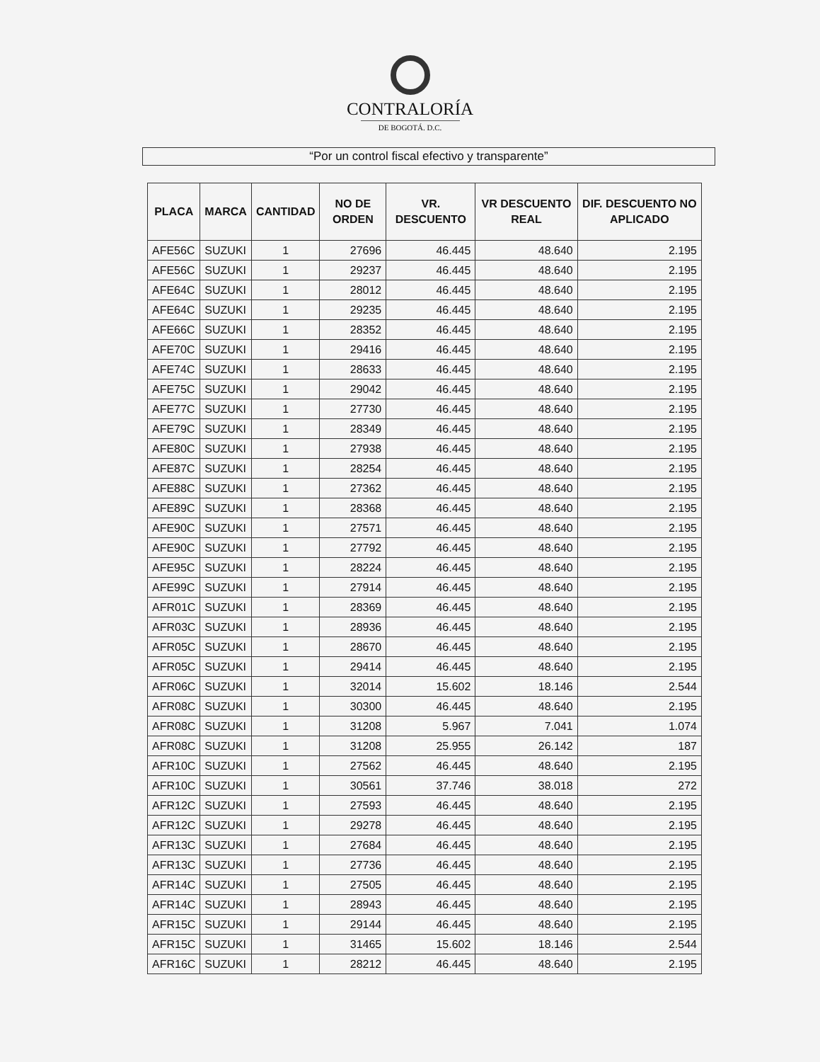CONTRALORÍA
DE BOGOTÁ. D.C.
“Por un control fiscal efectivo y transparente”
| PLACA | MARCA | CANTIDAD | NO DE ORDEN | VR. DESCUENTO | VR DESCUENTO REAL | DIF. DESCUENTO NO APLICADO |
| --- | --- | --- | --- | --- | --- | --- |
| AFE56C | SUZUKI | 1 | 27696 | 46.445 | 48.640 | 2.195 |
| AFE56C | SUZUKI | 1 | 29237 | 46.445 | 48.640 | 2.195 |
| AFE64C | SUZUKI | 1 | 28012 | 46.445 | 48.640 | 2.195 |
| AFE64C | SUZUKI | 1 | 29235 | 46.445 | 48.640 | 2.195 |
| AFE66C | SUZUKI | 1 | 28352 | 46.445 | 48.640 | 2.195 |
| AFE70C | SUZUKI | 1 | 29416 | 46.445 | 48.640 | 2.195 |
| AFE74C | SUZUKI | 1 | 28633 | 46.445 | 48.640 | 2.195 |
| AFE75C | SUZUKI | 1 | 29042 | 46.445 | 48.640 | 2.195 |
| AFE77C | SUZUKI | 1 | 27730 | 46.445 | 48.640 | 2.195 |
| AFE79C | SUZUKI | 1 | 28349 | 46.445 | 48.640 | 2.195 |
| AFE80C | SUZUKI | 1 | 27938 | 46.445 | 48.640 | 2.195 |
| AFE87C | SUZUKI | 1 | 28254 | 46.445 | 48.640 | 2.195 |
| AFE88C | SUZUKI | 1 | 27362 | 46.445 | 48.640 | 2.195 |
| AFE89C | SUZUKI | 1 | 28368 | 46.445 | 48.640 | 2.195 |
| AFE90C | SUZUKI | 1 | 27571 | 46.445 | 48.640 | 2.195 |
| AFE90C | SUZUKI | 1 | 27792 | 46.445 | 48.640 | 2.195 |
| AFE95C | SUZUKI | 1 | 28224 | 46.445 | 48.640 | 2.195 |
| AFE99C | SUZUKI | 1 | 27914 | 46.445 | 48.640 | 2.195 |
| AFR01C | SUZUKI | 1 | 28369 | 46.445 | 48.640 | 2.195 |
| AFR03C | SUZUKI | 1 | 28936 | 46.445 | 48.640 | 2.195 |
| AFR05C | SUZUKI | 1 | 28670 | 46.445 | 48.640 | 2.195 |
| AFR05C | SUZUKI | 1 | 29414 | 46.445 | 48.640 | 2.195 |
| AFR06C | SUZUKI | 1 | 32014 | 15.602 | 18.146 | 2.544 |
| AFR08C | SUZUKI | 1 | 30300 | 46.445 | 48.640 | 2.195 |
| AFR08C | SUZUKI | 1 | 31208 | 5.967 | 7.041 | 1.074 |
| AFR08C | SUZUKI | 1 | 31208 | 25.955 | 26.142 | 187 |
| AFR10C | SUZUKI | 1 | 27562 | 46.445 | 48.640 | 2.195 |
| AFR10C | SUZUKI | 1 | 30561 | 37.746 | 38.018 | 272 |
| AFR12C | SUZUKI | 1 | 27593 | 46.445 | 48.640 | 2.195 |
| AFR12C | SUZUKI | 1 | 29278 | 46.445 | 48.640 | 2.195 |
| AFR13C | SUZUKI | 1 | 27684 | 46.445 | 48.640 | 2.195 |
| AFR13C | SUZUKI | 1 | 27736 | 46.445 | 48.640 | 2.195 |
| AFR14C | SUZUKI | 1 | 27505 | 46.445 | 48.640 | 2.195 |
| AFR14C | SUZUKI | 1 | 28943 | 46.445 | 48.640 | 2.195 |
| AFR15C | SUZUKI | 1 | 29144 | 46.445 | 48.640 | 2.195 |
| AFR15C | SUZUKI | 1 | 31465 | 15.602 | 18.146 | 2.544 |
| AFR16C | SUZUKI | 1 | 28212 | 46.445 | 48.640 | 2.195 |